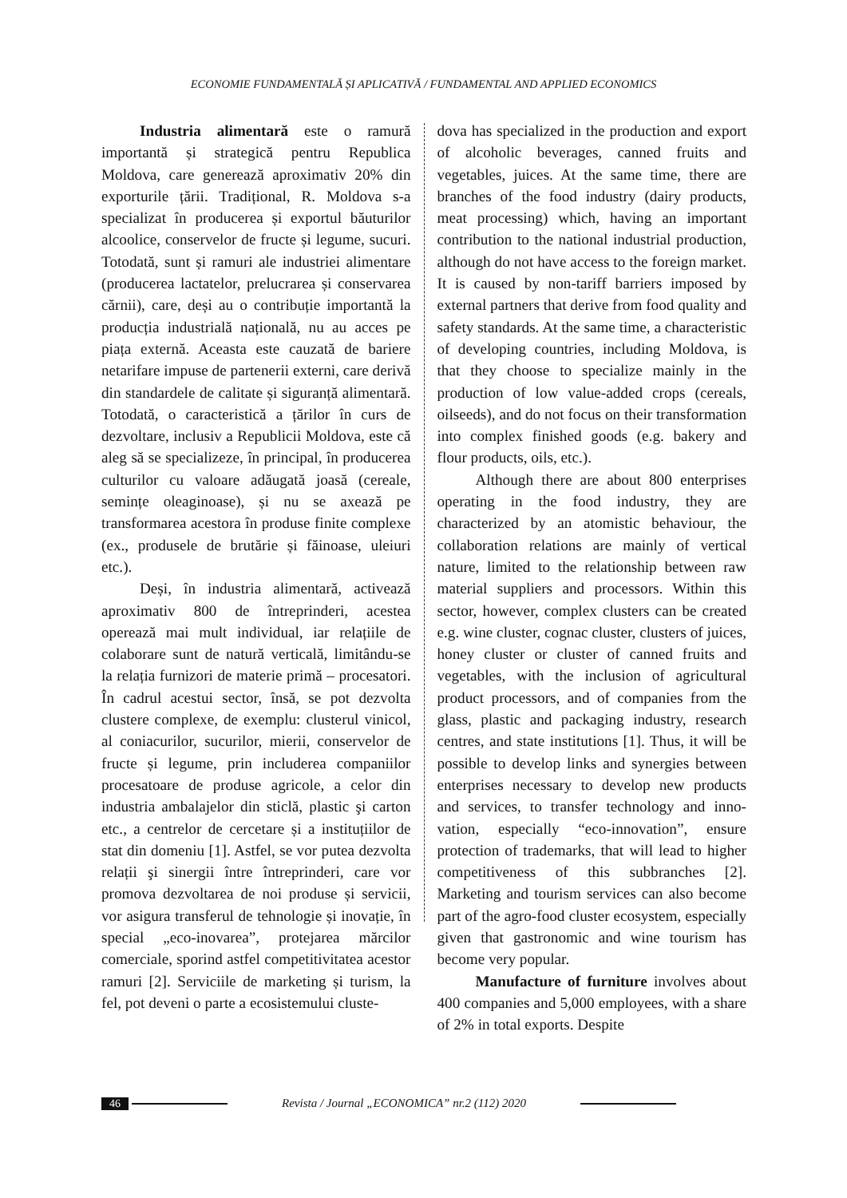ECONOMIE FUNDAMENTALĂ ȘI APLICATIVĂ / FUNDAMENTAL AND APPLIED ECONOMICS
Industria alimentară este o ramură importantă și strategică pentru Republica Moldova, care generează aproximativ 20% din exporturile țării. Tradițional, R. Moldova s-a specializat în producerea și exportul băuturilor alcoolice, conservelor de fructe și legume, sucuri. Totodată, sunt și ramuri ale industriei alimentare (producerea lactatelor, prelucrarea și conservarea cărnii), care, deși au o contribuție importantă la producția industrială națională, nu au acces pe piața externă. Aceasta este cauzată de bariere netarifare impuse de partenerii externi, care derivă din standardele de calitate și siguranță alimentară. Totodată, o caracteristică a țărilor în curs de dezvoltare, inclusiv a Republicii Moldova, este că aleg să se specializeze, în principal, în producerea culturilor cu valoare adăugată joasă (cereale, semințe oleagi­noase), și nu se axează pe transformarea acestora în produse finite complexe (ex., produsele de brutărie și făinoase, uleiuri etc.).
Deși, în industria alimentară, activează aproximativ 800 de întreprinderi, acestea operează mai mult individual, iar relațiile de colaborare sunt de natură verticală, limi­tându-se la relația furnizori de materie primă – procesatori. În cadrul acestui sector, însă, se pot dezvolta clustere complexe, de exem­plu: clusterul vinicol, al coniacurilor, sucu­rilor, mierii, conservelor de fructe și legume, prin includerea companiilor procesatoare de produse agricole, a celor din industria amba­lajelor din sticlă, plastic şi carton etc., a centrelor de cercetare și a instituțiilor de stat din domeniu [1]. Astfel, se vor putea dez­volta relații şi sinergii între întreprinderi, care vor promova dezvoltarea de noi pro­duse și servicii, vor asigura transferul de tehnologie și inovație, în special „eco-ino­varea”, protejarea mărcilor comerciale, spo­rind astfel competitivitatea acestor ramuri [2]. Serviciile de marketing și turism, la fel, pot deveni o parte a ecosistemului cluste-
dova has specialized in the production and export of alcoholic beverages, canned fruits and vegetables, juices. At the same time, there are branches of the food industry (dairy products, meat processing) which, having an important contribution to the national indus­trial production, although do not have access to the foreign market. It is caused by non-tariff barriers imposed by external partners that derive from food quality and safety standards. At the same time, a characteristic of developing countries, including Moldova, is that they choose to specialize mainly in the production of low value-added crops (cereals, oilseeds), and do not focus on their transformation into complex finished goods (e.g. bakery and flour products, oils, etc.).
Although there are about 800 enter­prises operating in the food industry, they are characterized by an atomistic behaviour, the collaboration relations are mainly of vertical nature, limited to the relationship between raw material suppliers and processors. Within this sector, however, complex clusters can be created e.g. wine cluster, cognac cluster, clusters of juices, honey cluster or cluster of canned fruits and vegetables, with the inclusion of agricultural product proces­sors, and of companies from the glass, plastic and packaging industry, research centres, and state institutions [1]. Thus, it will be possible to develop links and synergies between enter­prises necessary to develop new products and services, to transfer technology and inno­vation, especially “eco-innovation”, ensure protection of trademarks, that will lead to higher competitiveness of this subbranches [2]. Marketing and tourism services can also become part of the agro-food cluster eco­system, especially given that gastronomic and wine tourism has become very popular.
Manufacture of furniture involves about 400 companies and 5,000 employees, with a share of 2% in total exports. Despite
46 Revista / Journal „ECONOMICA” nr.2 (112) 2020